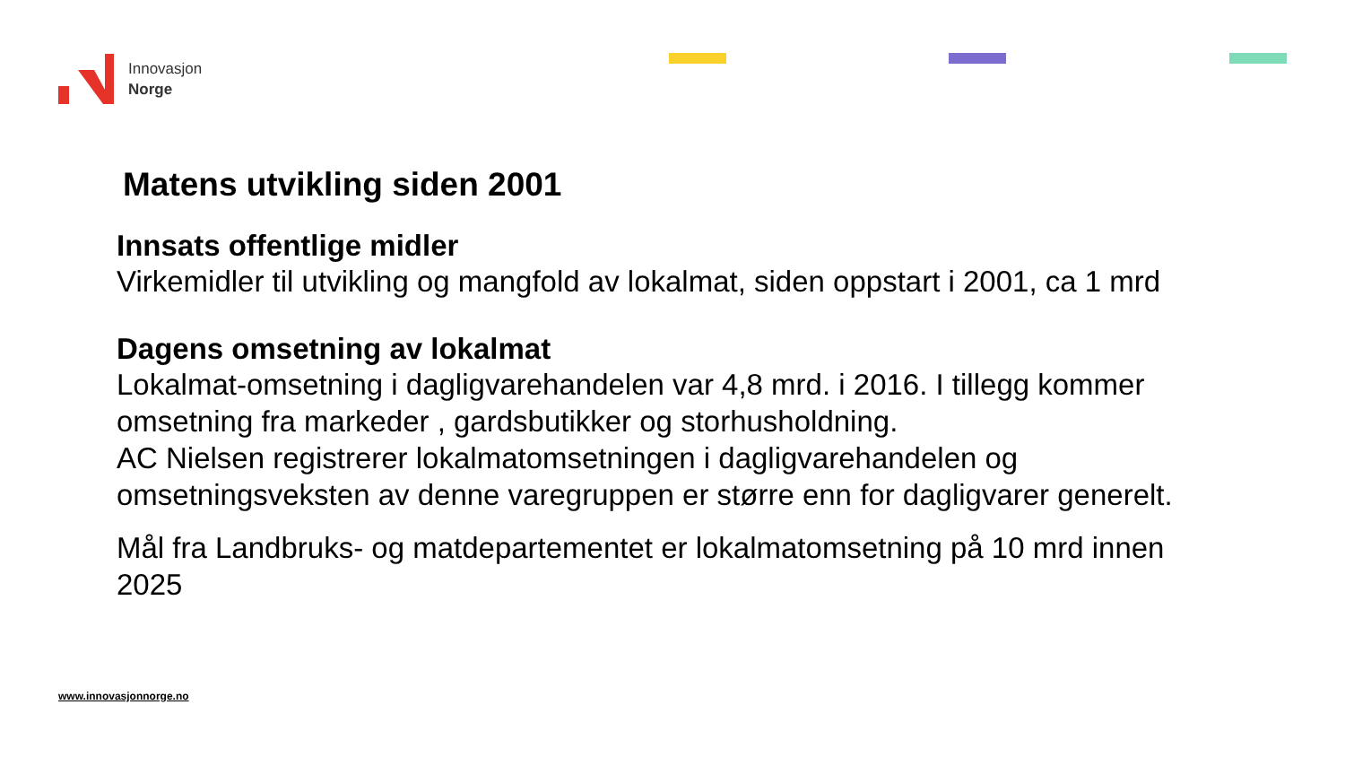Innovasjon
Norge
Matens utvikling siden 2001
Innsats offentlige midler
Virkemidler til utvikling og mangfold av lokalmat, siden oppstart i 2001, ca 1 mrd
Dagens omsetning av lokalmat
Lokalmat-omsetning i dagligvarehandelen var 4,8 mrd. i 2016. I tillegg kommer omsetning fra markeder , gardsbutikker og storhusholdning.
AC Nielsen registrerer lokalmatomsetningen i dagligvarehandelen og omsetningsveksten av denne varegruppen er større enn for dagligvarer generelt.
Mål fra Landbruks- og matdepartementet er lokalmatomsetning på 10 mrd innen 2025
www.innovasjonnorge.no